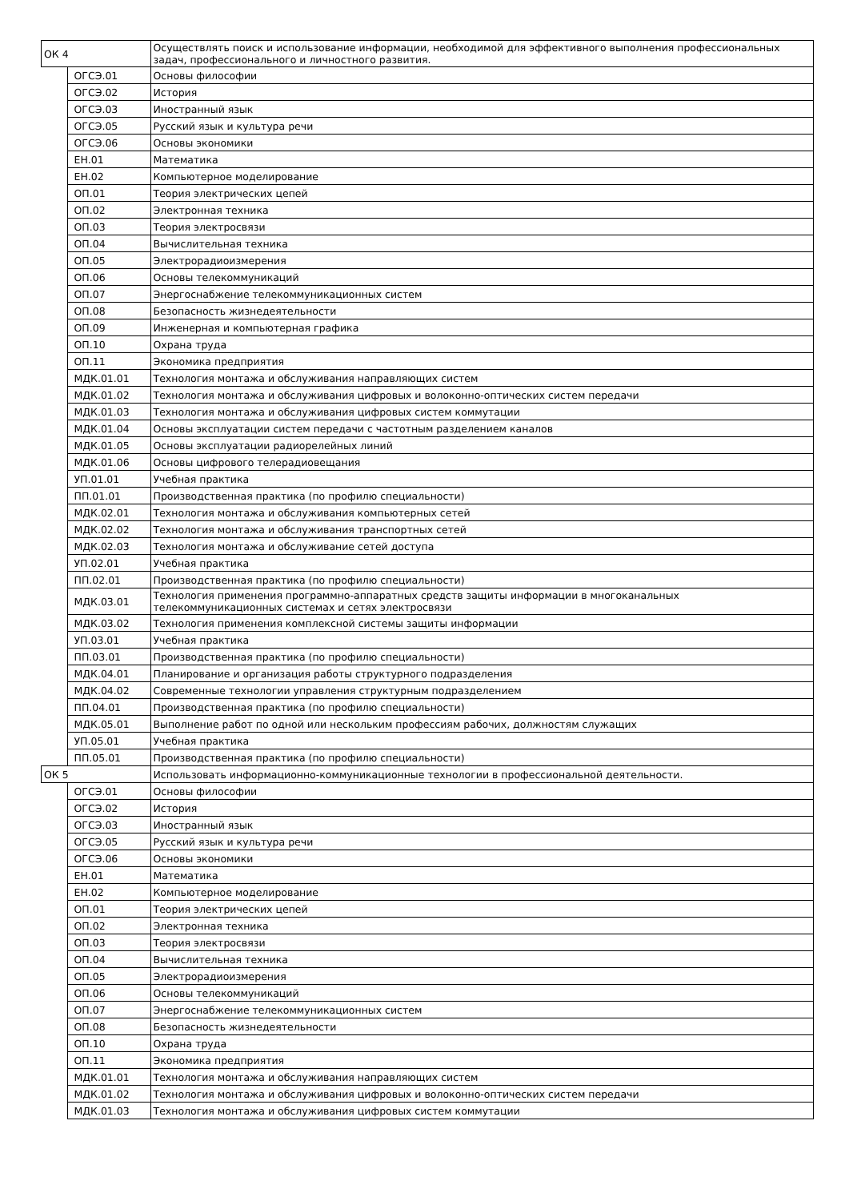| ОК 4 | | Осуществлять поиск и использование информации, необходимой для эффективного выполнения профессиональных задач, профессионального и личностного развития. |
| | ОГСЭ.01 | Основы философии |
| | ОГСЭ.02 | История |
| | ОГСЭ.03 | Иностранный язык |
| | ОГСЭ.05 | Русский язык и культура речи |
| | ОГСЭ.06 | Основы экономики |
| | ЕН.01 | Математика |
| | ЕН.02 | Компьютерное моделирование |
| | ОП.01 | Теория электрических цепей |
| | ОП.02 | Электронная техника |
| | ОП.03 | Теория электросвязи |
| | ОП.04 | Вычислительная техника |
| | ОП.05 | Электрорадиоизмерения |
| | ОП.06 | Основы телекоммуникаций |
| | ОП.07 | Энергоснабжение телекоммуникационных систем |
| | ОП.08 | Безопасность жизнедеятельности |
| | ОП.09 | Инженерная и компьютерная графика |
| | ОП.10 | Охрана труда |
| | ОП.11 | Экономика предприятия |
| | МДК.01.01 | Технология монтажа и обслуживания направляющих систем |
| | МДК.01.02 | Технология монтажа и обслуживания цифровых и волоконно-оптических систем передачи |
| | МДК.01.03 | Технология монтажа и обслуживания цифровых систем коммутации |
| | МДК.01.04 | Основы эксплуатации систем передачи с частотным разделением каналов |
| | МДК.01.05 | Основы эксплуатации радиорелейных линий |
| | МДК.01.06 | Основы цифрового телерадиовещания |
| | УП.01.01 | Учебная практика |
| | ПП.01.01 | Производственная практика (по профилю специальности) |
| | МДК.02.01 | Технология монтажа и обслуживания компьютерных сетей |
| | МДК.02.02 | Технология монтажа и обслуживания транспортных сетей |
| | МДК.02.03 | Технология монтажа и обслуживание сетей доступа |
| | УП.02.01 | Учебная практика |
| | ПП.02.01 | Производственная практика (по профилю специальности) |
| | МДК.03.01 | Технология применения программно-аппаратных средств защиты информации в многоканальных телекоммуникационных системах и сетях электросвязи |
| | МДК.03.02 | Технология применения комплексной системы защиты информации |
| | УП.03.01 | Учебная практика |
| | ПП.03.01 | Производственная практика (по профилю специальности) |
| | МДК.04.01 | Планирование и организация работы структурного подразделения |
| | МДК.04.02 | Современные технологии управления структурным подразделением |
| | ПП.04.01 | Производственная практика (по профилю специальности) |
| | МДК.05.01 | Выполнение работ по одной или нескольким профессиям рабочих, должностям служащих |
| | УП.05.01 | Учебная практика |
| | ПП.05.01 | Производственная практика (по профилю специальности) |
| ОК 5 | | Использовать информационно-коммуникационные технологии в профессиональной деятельности. |
| | ОГСЭ.01 | Основы философии |
| | ОГСЭ.02 | История |
| | ОГСЭ.03 | Иностранный язык |
| | ОГСЭ.05 | Русский язык и культура речи |
| | ОГСЭ.06 | Основы экономики |
| | ЕН.01 | Математика |
| | ЕН.02 | Компьютерное моделирование |
| | ОП.01 | Теория электрических цепей |
| | ОП.02 | Электронная техника |
| | ОП.03 | Теория электросвязи |
| | ОП.04 | Вычислительная техника |
| | ОП.05 | Электрорадиоизмерения |
| | ОП.06 | Основы телекоммуникаций |
| | ОП.07 | Энергоснабжение телекоммуникационных систем |
| | ОП.08 | Безопасность жизнедеятельности |
| | ОП.10 | Охрана труда |
| | ОП.11 | Экономика предприятия |
| | МДК.01.01 | Технология монтажа и обслуживания направляющих систем |
| | МДК.01.02 | Технология монтажа и обслуживания цифровых и волоконно-оптических систем передачи |
| | МДК.01.03 | Технология монтажа и обслуживания цифровых систем коммутации |